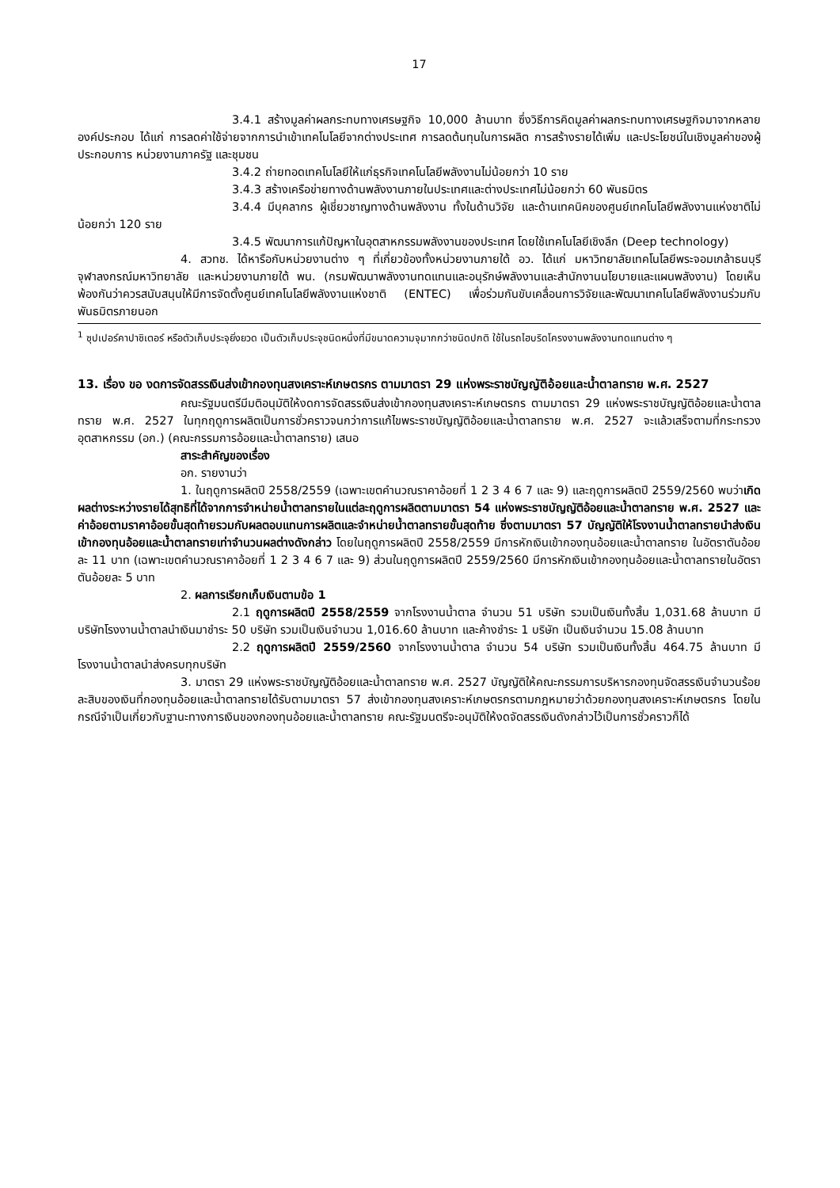17
3.4.1 สร้างมูลค่าผลกระทบทางเศรษฐกิจ 10,000 ล้านบาท ซึ่งวิธีการคิดมูลค่าผลกระทบทางเศรษฐกิจมาจากหลายองค์ประกอบ ได้แก่ การลดค่าใช้จ่ายจากการนำเข้าเทคโนโลยีจากต่างประเทศ การลดต้นทุนในการผลิต การสร้างรายได้เพิ่ม และประโยชน์ในเชิงมูลค่าของผู้ประกอบการ หน่วยงานภาครัฐ และชุมชน
3.4.2 ถ่ายทอดเทคโนโลยีให้แก่ธุรกิจเทคโนโลยีพลังงานไม่น้อยกว่า 10 ราย
3.4.3 สร้างเครือข่ายทางด้านพลังงานภายในประเทศและต่างประเทศไม่น้อยกว่า 60 พันธมิตร
3.4.4 มีบุคลากร ผู้เชี่ยวชาญทางด้านพลังงาน ทั้งในด้านวิจัย และด้านเทคนิคของศูนย์เทคโนโลยีพลังงานแห่งชาติไม่น้อยกว่า 120 ราย
3.4.5 พัฒนาการแก้ปัญหาในอุตสาหกรรมพลังงานของประเทศ โดยใช้เทคโนโลยีเชิงลึก (Deep technology)
4. สวทช. ได้หารือกับหน่วยงานต่าง ๆ ที่เกี่ยวข้องทั้งหน่วยงานภายใต้ อว. ได้แก่ มหาวิทยาลัยเทคโนโลยีพระจอมเกล้าธนบุรี จุฬาลงกรณ์มหาวิทยาลัย และหน่วยงานภายใต้ พน. (กรมพัฒนาพลังงานทดแทนและอนุรักษ์พลังงานและสำนักงานนโยบายและแผนพลังงาน) โดยเห็นพ้องกันว่าควรสนับสนุนให้มีการจัดตั้งศูนย์เทคโนโลยีพลังงานแห่งชาติ (ENTEC) เพื่อร่วมกันขับเคลื่อนการวิจัยและพัฒนาเทคโนโลยีพลังงานร่วมกับพันธมิตรภายนอก
<sup>1</sup> ซุปเปอร์คาปาซิเตอร์ หรือตัวเก็บประจุยิ่งยวด เป็นตัวเก็บประจุชนิดหนึ่งที่มีขนาดความจุมากกว่าชนิดปกติ ใช้ในรถไฮบริดโครงงานพลังงานทดแทนต่าง ๆ
13. เรื่อง ขอ งดการจัดสรรเงินส่งเข้ากองทุนสงเคราะห์เกษตรกร ตามมาตรา 29 แห่งพระราชบัญญัติอ้อยและน้ำตาลทราย พ.ศ. 2527
คณะรัฐมนตรีมีมติอนุมัติให้งดการจัดสรรเงินส่งเข้ากองทุนสงเคราะห์เกษตรกร ตามมาตรา 29 แห่งพระราชบัญญัติอ้อยและน้ำตาลทราย พ.ศ. 2527 ในทุกฤดูการผลิตเป็นการชั่วคราวจนกว่าการแก้ไขพระราชบัญญัติอ้อยและน้ำตาลทราย พ.ศ. 2527 จะแล้วเสร็จตามที่กระทรวงอุตสาหกรรม (อก.) (คณะกรรมการอ้อยและน้ำตาลทราย) เสนอ
สาระสำคัญของเรื่อง
อก. รายงานว่า
1. ในฤดูการผลิตปี 2558/2559 (เฉพาะเขตคำนวณราคาอ้อยที่ 1 2 3 4 6 7 และ 9) และฤดูการผลิตปี 2559/2560 พบว่าเกิดผลต่างระหว่างรายได้สุทธิที่ได้จากการจำหน่ายน้ำตาลทรายในแต่ละฤดูการผลิตตามมาตรา 54 แห่งพระราชบัญญัติอ้อยและน้ำตาลทราย พ.ศ. 2527 และค่าอ้อยตามราคาอ้อยขั้นสุดท้ายรวมกับผลตอบแทนการผลิตและจำหน่ายน้ำตาลทรายขั้นสุดท้าย ซึ่งตามมาตรา 57 บัญญัติให้โรงงานน้ำตาลทรายนำส่งเงินเข้ากองทุนอ้อยและน้ำตาลทรายเท่าจำนวนผลต่างดังกล่าว โดยในฤดูการผลิตปี 2558/2559 มีการหักเงินเข้ากองทุนอ้อยและน้ำตาลทราย ในอัตราตันอ้อยละ 11 บาท (เฉพาะเขตคำนวณราคาอ้อยที่ 1 2 3 4 6 7 และ 9) ส่วนในฤดูการผลิตปี 2559/2560 มีการหักเงินเข้ากองทุนอ้อยและน้ำตาลทรายในอัตราตันอ้อยละ 5 บาท
2. ผลการเรียกเก็บเงินตามข้อ 1
2.1 ฤดูการผลิตปี 2558/2559 จากโรงงานน้ำตาล จำนวน 51 บริษัท รวมเป็นเงินทั้งสิ้น 1,031.68 ล้านบาท มีบริษัทโรงงานน้ำตาลนำเงินมาชำระ 50 บริษัท รวมเป็นเงินจำนวน 1,016.60 ล้านบาท และค้างชำระ 1 บริษัท เป็นเงินจำนวน 15.08 ล้านบาท
2.2 ฤดูการผลิตปี 2559/2560 จากโรงงานน้ำตาล จำนวน 54 บริษัท รวมเป็นเงินทั้งสิ้น 464.75 ล้านบาท มีโรงงานน้ำตาลนำส่งครบทุกบริษัท
3. มาตรา 29 แห่งพระราชบัญญัติอ้อยและน้ำตาลทราย พ.ศ. 2527 บัญญัติให้คณะกรรมการบริหารกองทุนจัดสรรเงินจำนวนร้อยละสิบของเงินที่กองทุนอ้อยและน้ำตาลทรายได้รับตามมาตรา 57 ส่งเข้ากองทุนสงเคราะห์เกษตรกรตามกฎหมายว่าด้วยกองทุนสงเคราะห์เกษตรกร โดยในกรณีจำเป็นเกี่ยวกับฐานะทางการเงินของกองทุนอ้อยและน้ำตาลทราย คณะรัฐมนตรีจะอนุมัติให้งดจัดสรรเงินดังกล่าวไว้เป็นการชั่วคราวก็ได้